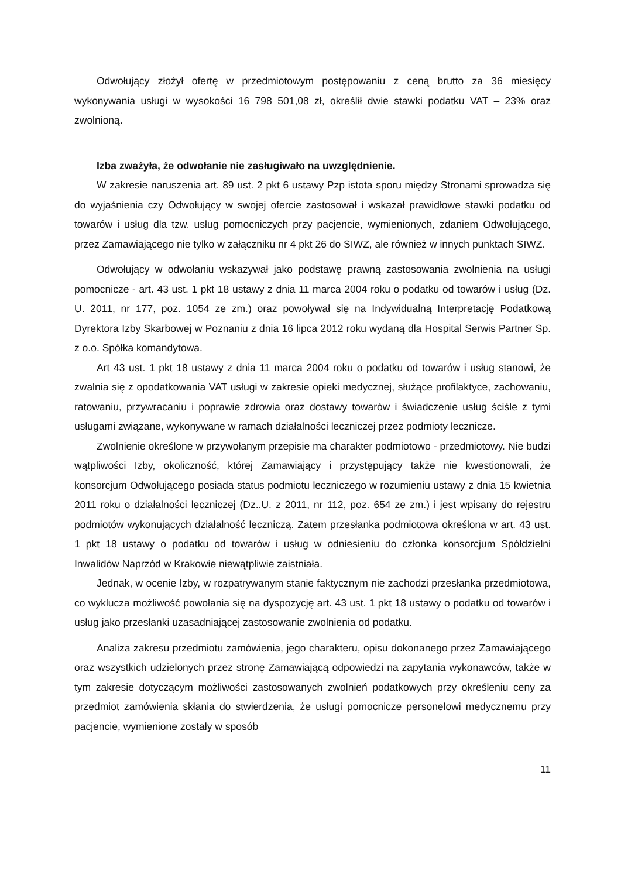Odwołujący złożył ofertę w przedmiotowym postępowaniu z ceną brutto za 36 miesięcy wykonywania usługi w wysokości 16 798 501,08 zł, określił dwie stawki podatku VAT – 23% oraz zwolnioną.
Izba zważyła, że odwołanie nie zasługiwało na uwzględnienie.
W zakresie naruszenia art. 89 ust. 2 pkt 6 ustawy Pzp istota sporu między Stronami sprowadza się do wyjaśnienia czy Odwołujący w swojej ofercie zastosował i wskazał prawidłowe stawki podatku od towarów i usług dla tzw. usług pomocniczych przy pacjencie, wymienionych, zdaniem Odwołującego, przez Zamawiającego nie tylko w załączniku nr 4 pkt 26 do SIWZ, ale również w innych punktach SIWZ.
Odwołujący w odwołaniu wskazywał jako podstawę prawną zastosowania zwolnienia na usługi pomocnicze - art. 43 ust. 1 pkt 18 ustawy z dnia 11 marca 2004 roku o podatku od towarów i usług (Dz. U. 2011, nr 177, poz. 1054 ze zm.) oraz powoływał się na Indywidualną Interpretację Podatkową Dyrektora Izby Skarbowej w Poznaniu z dnia 16 lipca 2012 roku wydaną dla Hospital Serwis Partner Sp. z o.o. Spółka komandytowa.
Art 43 ust. 1 pkt 18 ustawy z dnia 11 marca 2004 roku o podatku od towarów i usług stanowi, że zwalnia się z opodatkowania VAT usługi w zakresie opieki medycznej, służące profilaktyce, zachowaniu, ratowaniu, przywracaniu i poprawie zdrowia oraz dostawy towarów i świadczenie usług ściśle z tymi usługami związane, wykonywane w ramach działalności leczniczej przez podmioty lecznicze.
Zwolnienie określone w przywołanym przepisie ma charakter podmiotowo - przedmiotowy. Nie budzi wątpliwości Izby, okoliczność, której Zamawiający i przystępujący także nie kwestionowali, że konsorcjum Odwołującego posiada status podmiotu leczniczego w rozumieniu ustawy z dnia 15 kwietnia 2011 roku o działalności leczniczej (Dz..U. z 2011, nr 112, poz. 654 ze zm.) i jest wpisany do rejestru podmiotów wykonujących działalność leczniczą. Zatem przesłanka podmiotowa określona w art. 43 ust. 1 pkt 18 ustawy o podatku od towarów i usług w odniesieniu do członka konsorcjum Spółdzielni Inwalidów Naprzód w Krakowie niewątpliwie zaistniała.
Jednak, w ocenie Izby, w rozpatrywanym stanie faktycznym nie zachodzi przesłanka przedmiotowa, co wyklucza możliwość powołania się na dyspozycję art. 43 ust. 1 pkt 18 ustawy o podatku od towarów i usług jako przesłanki uzasadniającej zastosowanie zwolnienia od podatku.
Analiza zakresu przedmiotu zamówienia, jego charakteru, opisu dokonanego przez Zamawiającego oraz wszystkich udzielonych przez stronę Zamawiającą odpowiedzi na zapytania wykonawców, także w tym zakresie dotyczącym możliwości zastosowanych zwolnień podatkowych przy określeniu ceny za przedmiot zamówienia skłania do stwierdzenia, że usługi pomocnicze personelowi medycznemu przy pacjencie, wymienione zostały w sposób
11